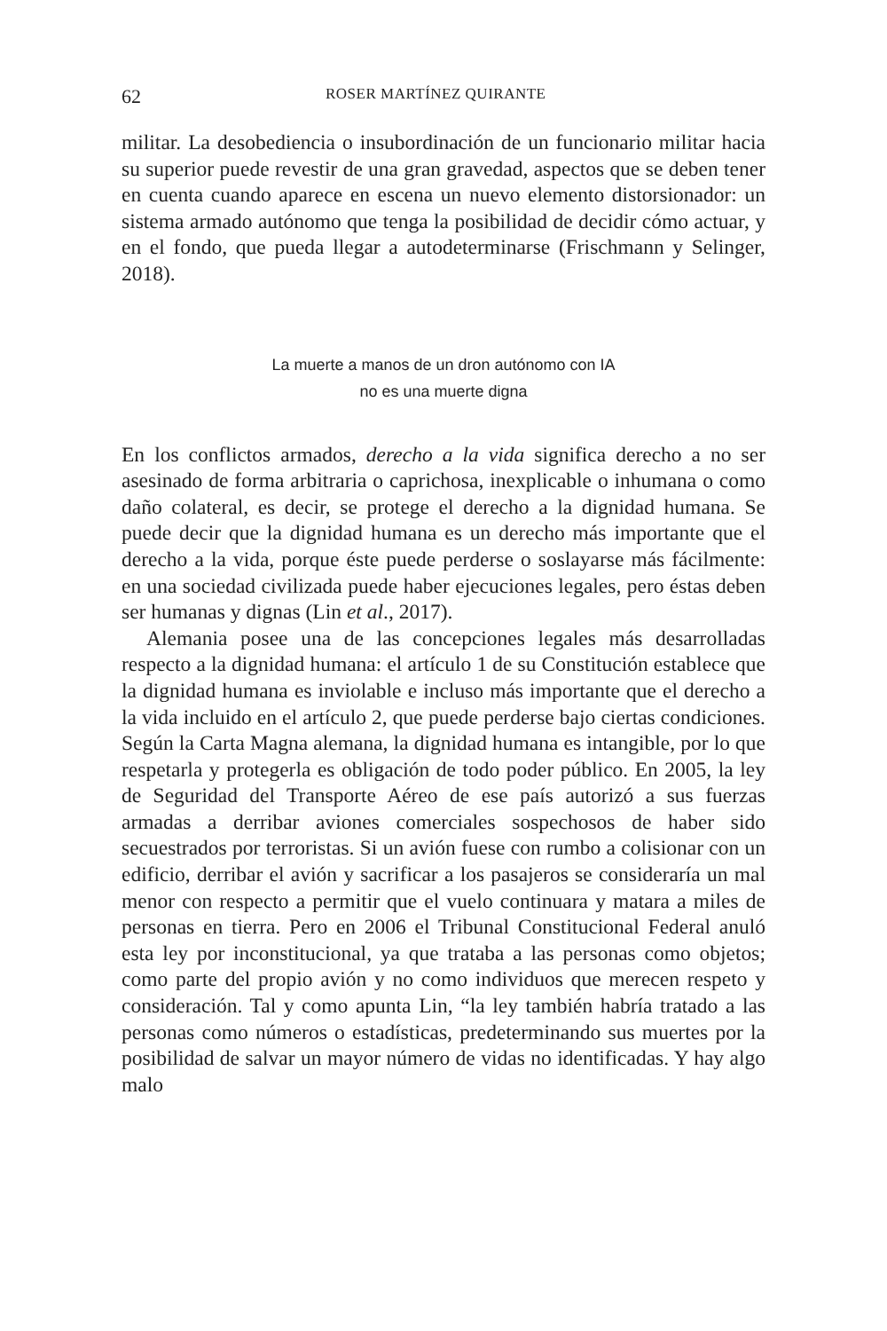62 ROSER MARTÍNEZ QUIRANTE
militar. La desobediencia o insubordinación de un funcionario militar hacia su superior puede revestir de una gran gravedad, aspectos que se deben tener en cuenta cuando aparece en escena un nuevo elemento distorsionador: un sistema armado autónomo que tenga la posibilidad de decidir cómo actuar, y en el fondo, que pueda llegar a autodeterminarse (Frischmann y Selinger, 2018).
La muerte a manos de un dron autónomo con IA
no es una muerte digna
En los conflictos armados, derecho a la vida significa derecho a no ser asesinado de forma arbitraria o caprichosa, inexplicable o inhumana o como daño colateral, es decir, se protege el derecho a la dignidad humana. Se puede decir que la dignidad humana es un derecho más importante que el derecho a la vida, porque éste puede perderse o soslayarse más fácilmente: en una sociedad civilizada puede haber ejecuciones legales, pero éstas deben ser humanas y dignas (Lin et al., 2017).
Alemania posee una de las concepciones legales más desarrolladas respecto a la dignidad humana: el artículo 1 de su Constitución establece que la dignidad humana es inviolable e incluso más importante que el derecho a la vida incluido en el artículo 2, que puede perderse bajo ciertas condiciones. Según la Carta Magna alemana, la dignidad humana es intangible, por lo que respetarla y protegerla es obligación de todo poder público. En 2005, la ley de Seguridad del Transporte Aéreo de ese país autorizó a sus fuerzas armadas a derribar aviones comerciales sospechosos de haber sido secuestrados por terroristas. Si un avión fuese con rumbo a colisionar con un edificio, derribar el avión y sacrificar a los pasajeros se consideraría un mal menor con respecto a permitir que el vuelo continuara y matara a miles de personas en tierra. Pero en 2006 el Tribunal Constitucional Federal anuló esta ley por inconstitucional, ya que trataba a las personas como objetos; como parte del propio avión y no como individuos que merecen respeto y consideración. Tal y como apunta Lin, “la ley también habría tratado a las personas como números o estadísticas, predeterminando sus muertes por la posibilidad de salvar un mayor número de vidas no identificadas. Y hay algo malo